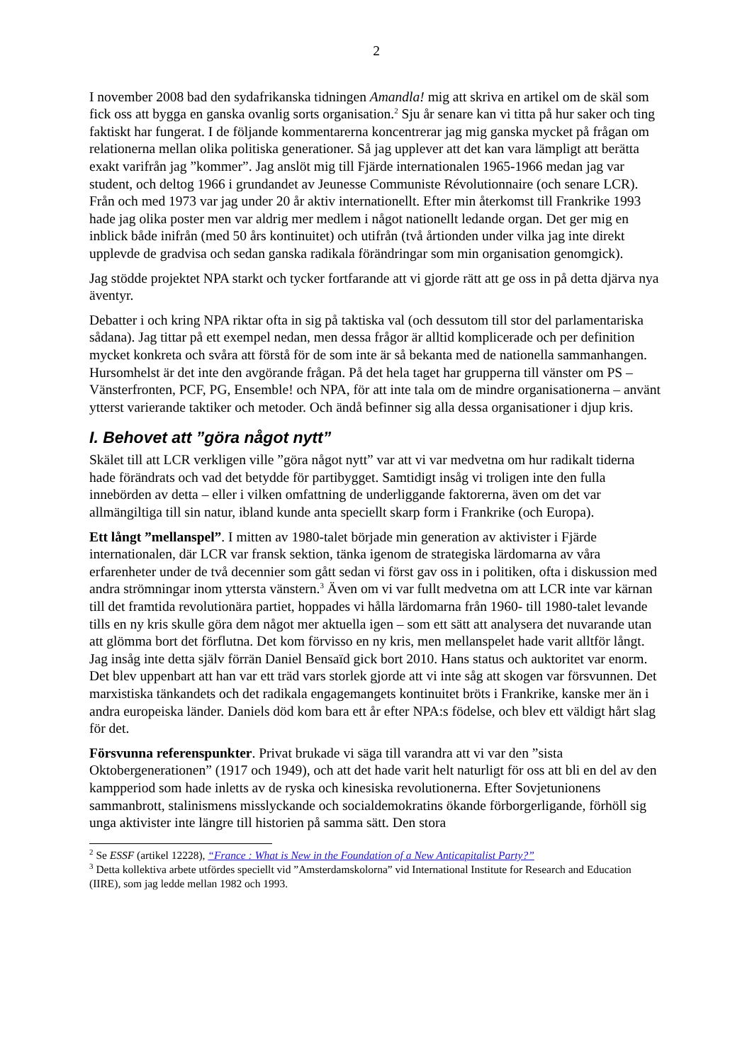2
I november 2008 bad den sydafrikanska tidningen Amandla! mig att skriva en artikel om de skäl som fick oss att bygga en ganska ovanlig sorts organisation.<sup>2</sup> Sju år senare kan vi titta på hur saker och ting faktiskt har fungerat. I de följande kommentarerna koncentrerar jag mig ganska mycket på frågan om relationerna mellan olika politiska generationer. Så jag upplever att det kan vara lämpligt att berätta exakt varifrån jag ”kommer”. Jag anslöt mig till Fjärde internationalen 1965-1966 medan jag var student, och deltog 1966 i grundandet av Jeunesse Communiste Révolutionnaire (och senare LCR). Från och med 1973 var jag under 20 år aktiv internationellt. Efter min återkomst till Frankrike 1993 hade jag olika poster men var aldrig mer medlem i något nationellt ledande organ. Det ger mig en inblick både inifrån (med 50 års kontinuitet) och utifrån (två årtionden under vilka jag inte direkt upplevde de gradvisa och sedan ganska radikala förändringar som min organisation genomgick).
Jag stödde projektet NPA starkt och tycker fortfarande att vi gjorde rätt att ge oss in på detta djärva nya äventyr.
Debatter i och kring NPA riktar ofta in sig på taktiska val (och dessutom till stor del parla­mentariska sådana). Jag tittar på ett exempel nedan, men dessa frågor är alltid komplicerade och per definition mycket konkreta och svåra att förstå för de som inte är så bekanta med de nationella sammanhangen. Hursomhelst är det inte den avgörande frågan. På det hela taget har grupperna till vänster om PS – Vänsterfronten, PCF, PG, Ensemble! och NPA, för att inte tala om de mindre organisationerna – använt ytterst varierande taktiker och metoder. Och ändå befinner sig alla dessa organisationer i djup kris.
I. Behovet att ”göra något nytt”
Skälet till att LCR verkligen ville ”göra något nytt” var att vi var medvetna om hur radikalt tiderna hade förändrats och vad det betydde för partibygget. Samtidigt insåg vi troligen inte den fulla innebörden av detta – eller i vilken omfattning de underliggande faktorerna, även om det var allmängiltiga till sin natur, ibland kunde anta speciellt skarp form i Frankrike (och Europa).
Ett långt ”mellanspel”. I mitten av 1980-talet började min generation av aktivister i Fjärde internationalen, där LCR var fransk sektion, tänka igenom de strategiska lärdomarna av våra erfarenheter under de två decennier som gått sedan vi först gav oss in i politiken, ofta i diskussion med andra strömningar inom yttersta vänstern.<sup>3</sup> Även om vi var fullt medvetna om att LCR inte var kärnan till det framtida revolutionära partiet, hoppades vi hålla lärdomarna från 1960- till 1980-talet levande tills en ny kris skulle göra dem något mer aktuella igen – som ett sätt att analysera det nuvarande utan att glömma bort det förflutna. Det kom förvisso en ny kris, men mellanspelet hade varit alltför långt. Jag insåg inte detta själv förrän Daniel Bensaïd gick bort 2010. Hans status och auktoritet var enorm. Det blev uppenbart att han var ett träd vars storlek gjorde att vi inte såg att skogen var försvunnen. Det marxistiska tänkandets och det radikala engagemangets kontinuitet bröts i Frankrike, kanske mer än i andra europeiska länder. Daniels död kom bara ett år efter NPA:s födelse, och blev ett väldigt hårt slag för det.
Försvunna referenspunkter. Privat brukade vi säga till varandra att vi var den ”sista Oktobergenerationen” (1917 och 1949), och att det hade varit helt naturligt för oss att bli en del av den kampperiod som hade inletts av de ryska och kinesiska revolutionerna. Efter Sovjetunionens sammanbrott, stalinismens misslyckande och socialdemokratins ökande förborgerligande, förhöll sig unga aktivister inte längre till historien på samma sätt. Den stora
<sup>2</sup> Se ESSF (artikel 12228), “France : What is New in the Foundation of a New Anticapitalist Party?”
<sup>3</sup> Detta kollektiva arbete utfördes speciellt vid ”Amsterdamskolorna” vid International Institute for Research and Education (IIRE), som jag ledde mellan 1982 och 1993.